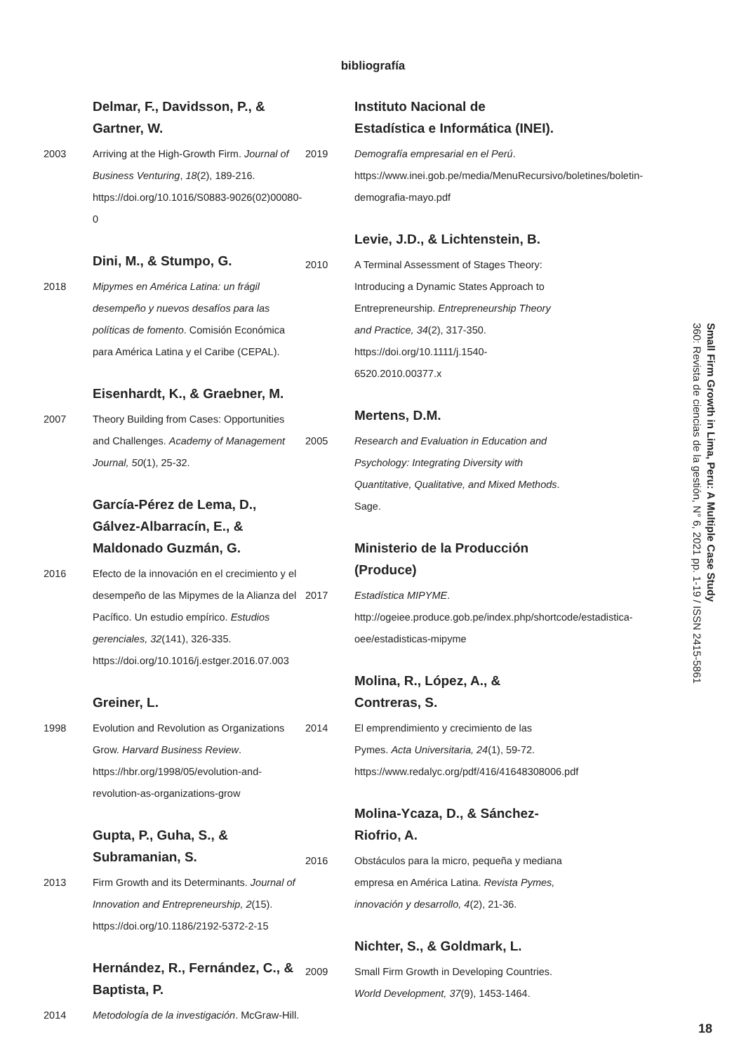bibliografía
Delmar, F., Davidsson, P., &
Gartner, W.
2003 Arriving at the High-Growth Firm. Journal of Business Venturing, 18(2), 189-216. https://doi.org/10.1016/S0883-9026(02)00080-0
Dini, M., & Stumpo, G.
2018 Mipymes en América Latina: un frágil desempeño y nuevos desafíos para las políticas de fomento. Comisión Económica para América Latina y el Caribe (CEPAL).
Eisenhardt, K., & Graebner, M.
2007 Theory Building from Cases: Opportunities and Challenges. Academy of Management Journal, 50(1), 25-32.
García-Pérez de Lema, D.,
Gálvez-Albarracín, E., &
Maldonado Guzmán, G.
2016 Efecto de la innovación en el crecimiento y el desempeño de las Mipymes de la Alianza del Pacífico. Un estudio empírico. Estudios gerenciales, 32(141), 326-335. https://doi.org/10.1016/j.estger.2016.07.003
Greiner, L.
1998 Evolution and Revolution as Organizations Grow. Harvard Business Review. https://hbr.org/1998/05/evolution-and-revolution-as-organizations-grow
Gupta, P., Guha, S., &
Subramanian, S.
2013 Firm Growth and its Determinants. Journal of Innovation and Entrepreneurship, 2(15). https://doi.org/10.1186/2192-5372-2-15
Hernández, R., Fernández, C., &
Baptista, P.
2014 Metodología de la investigación. McGraw-Hill.
Instituto Nacional de
Estadística e Informática (INEI).
2019 Demografía empresarial en el Perú. https://www.inei.gob.pe/media/MenuRecursivo/boletines/boletin-demografia-mayo.pdf
Levie, J.D., & Lichtenstein, B.
2010 A Terminal Assessment of Stages Theory: Introducing a Dynamic States Approach to Entrepreneurship. Entrepreneurship Theory and Practice, 34(2), 317-350. https://doi.org/10.1111/j.1540-6520.2010.00377.x
Mertens, D.M.
2005 Research and Evaluation in Education and Psychology: Integrating Diversity with Quantitative, Qualitative, and Mixed Methods. Sage.
Ministerio de la Producción
(Produce)
2017 Estadística MIPYME. http://ogeiee.produce.gob.pe/index.php/shortcode/estadistica-oee/estadisticas-mipyme
Molina, R., López, A., &
Contreras, S.
2014 El emprendimiento y crecimiento de las Pymes. Acta Universitaria, 24(1), 59-72. https://www.redalyc.org/pdf/416/41648308006.pdf
Molina-Ycaza, D., & Sánchez-
Riofrio, A.
2016 Obstáculos para la micro, pequeña y mediana empresa en América Latina. Revista Pymes, innovación y desarrollo, 4(2), 21-36.
Nichter, S., & Goldmark, L.
2009 Small Firm Growth in Developing Countries. World Development, 37(9), 1453-1464.
Small Firm Growth in Lima, Peru: A Multiple Case Study
360: Revista de ciencias de la gestión, N° 6, 2021 pp. 1-19 / ISSN 2415-5861
18